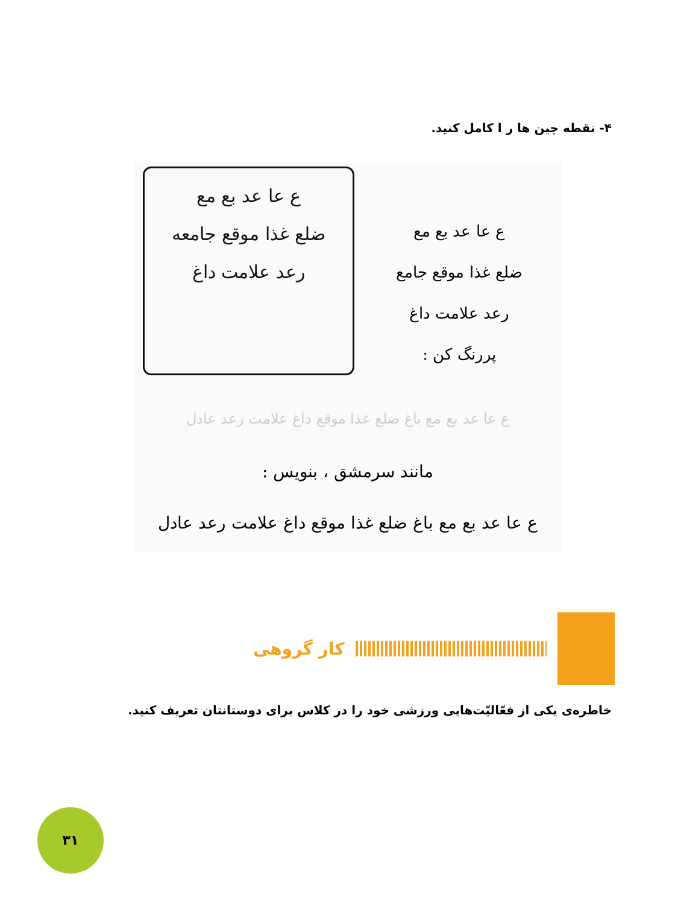۴- نقطه چین ها ر ا کامل کنید.
ع عا عد بع مع
ضلع غذا موقع جامعه
رعد علامت داغ
ع عا عد بع مع
ضلع غذا موقع جامع
رعد علامت داغ
پررنگ کن :
ع عا عد بع مع باغ ضلع غذا موقع داغ علامت رعد عادل
مانند سرمشق ، بنویس :
ع عا عد بع مع باغ ضلع غذا موقع داغ علامت رعد عادل
کار گروهی
خاطره‌ی یکی از فعّالیّت‌هایی ورزشی خود را در کلاس برای دوستانتان تعریف کنید.
۳۱